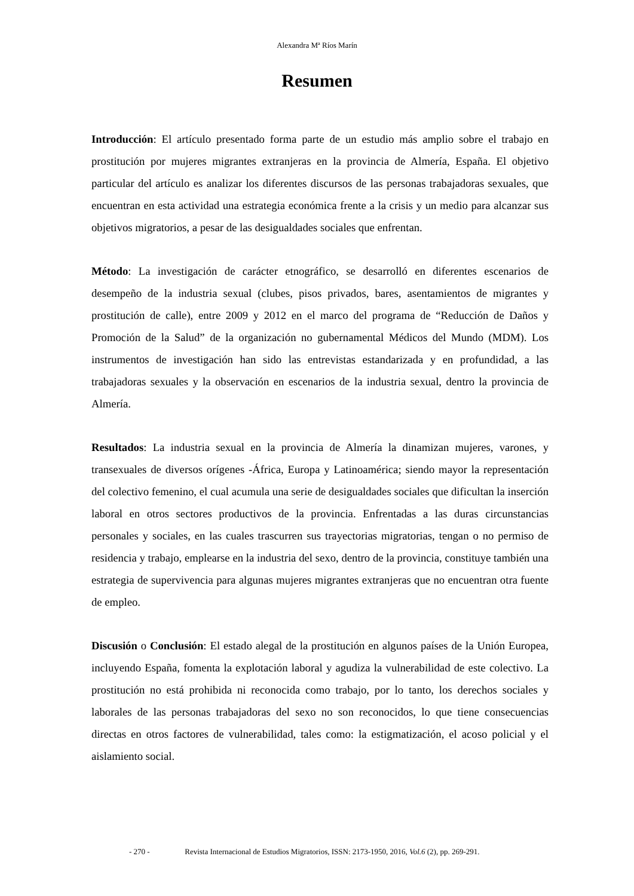Alexandra Mª Ríos Marín
Resumen
Introducción: El artículo presentado forma parte de un estudio más amplio sobre el trabajo en prostitución por mujeres migrantes extranjeras en la provincia de Almería, España. El objetivo particular del artículo es analizar los diferentes discursos de las personas trabajadoras sexuales, que encuentran en esta actividad una estrategia económica frente a la crisis y un medio para alcanzar sus objetivos migratorios, a pesar de las desigualdades sociales que enfrentan.
Método: La investigación de carácter etnográfico, se desarrolló en diferentes escenarios de desempeño de la industria sexual (clubes, pisos privados, bares, asentamientos de migrantes y prostitución de calle), entre 2009 y 2012 en el marco del programa de “Reducción de Daños y Promoción de la Salud” de la organización no gubernamental Médicos del Mundo (MDM). Los instrumentos de investigación han sido las entrevistas estandarizada y en profundidad, a las trabajadoras sexuales y la observación en escenarios de la industria sexual, dentro la provincia de Almería.
Resultados: La industria sexual en la provincia de Almería la dinamizan mujeres, varones, y transexuales de diversos orígenes -África, Europa y Latinoamérica; siendo mayor la representación del colectivo femenino, el cual acumula una serie de desigualdades sociales que dificultan la inserción laboral en otros sectores productivos de la provincia. Enfrentadas a las duras circunstancias personales y sociales, en las cuales trascurren sus trayectorias migratorias, tengan o no permiso de residencia y trabajo, emplearse en la industria del sexo, dentro de la provincia, constituye también una estrategia de supervivencia para algunas mujeres migrantes extranjeras que no encuentran otra fuente de empleo.
Discusión o Conclusión: El estado alegal de la prostitución en algunos países de la Unión Europea, incluyendo España, fomenta la explotación laboral y agudiza la vulnerabilidad de este colectivo. La prostitución no está prohibida ni reconocida como trabajo, por lo tanto, los derechos sociales y laborales de las personas trabajadoras del sexo no son reconocidos, lo que tiene consecuencias directas en otros factores de vulnerabilidad, tales como: la estigmatización, el acoso policial y el aislamiento social.
- 270 - Revista Internacional de Estudios Migratorios, ISSN: 2173-1950, 2016, Vol.6 (2), pp. 269-291.